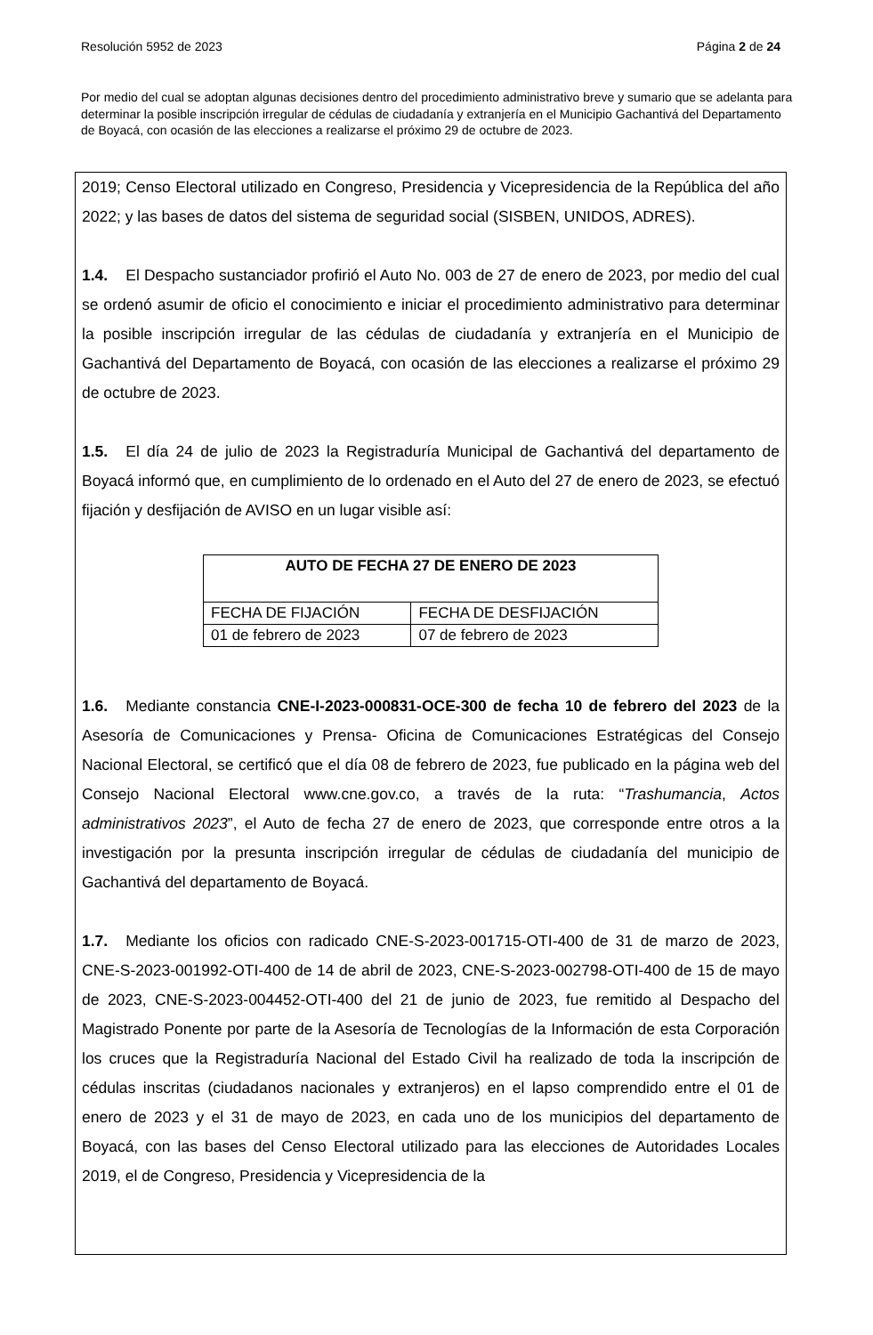Resolución 5952 de 2023 Página 2 de 24
Por medio del cual se adoptan algunas decisiones dentro del procedimiento administrativo breve y sumario que se adelanta para determinar la posible inscripción irregular de cédulas de ciudadanía y extranjería en el Municipio Gachantivá del Departamento de Boyacá, con ocasión de las elecciones a realizarse el próximo 29 de octubre de 2023.
2019; Censo Electoral utilizado en Congreso, Presidencia y Vicepresidencia de la República del año 2022; y las bases de datos del sistema de seguridad social (SISBEN, UNIDOS, ADRES).
1.4. El Despacho sustanciador profirió el Auto No. 003 de 27 de enero de 2023, por medio del cual se ordenó asumir de oficio el conocimiento e iniciar el procedimiento administrativo para determinar la posible inscripción irregular de las cédulas de ciudadanía y extranjería en el Municipio de Gachantivá del Departamento de Boyacá, con ocasión de las elecciones a realizarse el próximo 29 de octubre de 2023.
1.5. El día 24 de julio de 2023 la Registraduría Municipal de Gachantivá del departamento de Boyacá informó que, en cumplimiento de lo ordenado en el Auto del 27 de enero de 2023, se efectuó fijación y desfijación de AVISO en un lugar visible así:
| AUTO DE FECHA 27 DE ENERO DE 2023 | |
| --- | --- |
| FECHA DE FIJACIÓN | FECHA DE DESFIJACIÓN |
| 01 de febrero de 2023 | 07 de febrero de 2023 |
1.6. Mediante constancia CNE-I-2023-000831-OCE-300 de fecha 10 de febrero del 2023 de la Asesoría de Comunicaciones y Prensa- Oficina de Comunicaciones Estratégicas del Consejo Nacional Electoral, se certificó que el día 08 de febrero de 2023, fue publicado en la página web del Consejo Nacional Electoral www.cne.gov.co, a través de la ruta: “Trashumancia, Actos administrativos 2023”, el Auto de fecha 27 de enero de 2023, que corresponde entre otros a la investigación por la presunta inscripción irregular de cédulas de ciudadanía del municipio de Gachantivá del departamento de Boyacá.
1.7. Mediante los oficios con radicado CNE-S-2023-001715-OTI-400 de 31 de marzo de 2023, CNE-S-2023-001992-OTI-400 de 14 de abril de 2023, CNE-S-2023-002798-OTI-400 de 15 de mayo de 2023, CNE-S-2023-004452-OTI-400 del 21 de junio de 2023, fue remitido al Despacho del Magistrado Ponente por parte de la Asesoría de Tecnologías de la Información de esta Corporación los cruces que la Registraduría Nacional del Estado Civil ha realizado de toda la inscripción de cédulas inscritas (ciudadanos nacionales y extranjeros) en el lapso comprendido entre el 01 de enero de 2023 y el 31 de mayo de 2023, en cada uno de los municipios del departamento de Boyacá, con las bases del Censo Electoral utilizado para las elecciones de Autoridades Locales 2019, el de Congreso, Presidencia y Vicepresidencia de la